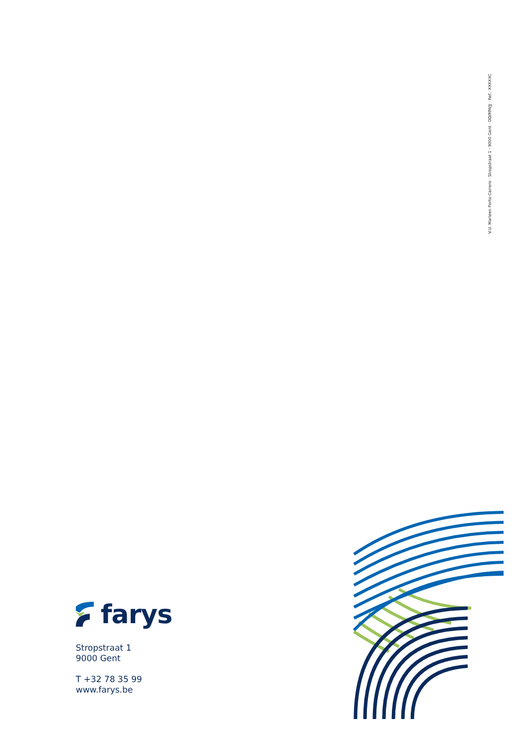V.U. Marleen Porto-Carrero · Stropstraat 1 · 9000 Gent · DD/MM/JJ · Ref.: XXXXXC
farys
Stropstraat 1
9000 Gent
T +32 78 35 99
www.farys.be